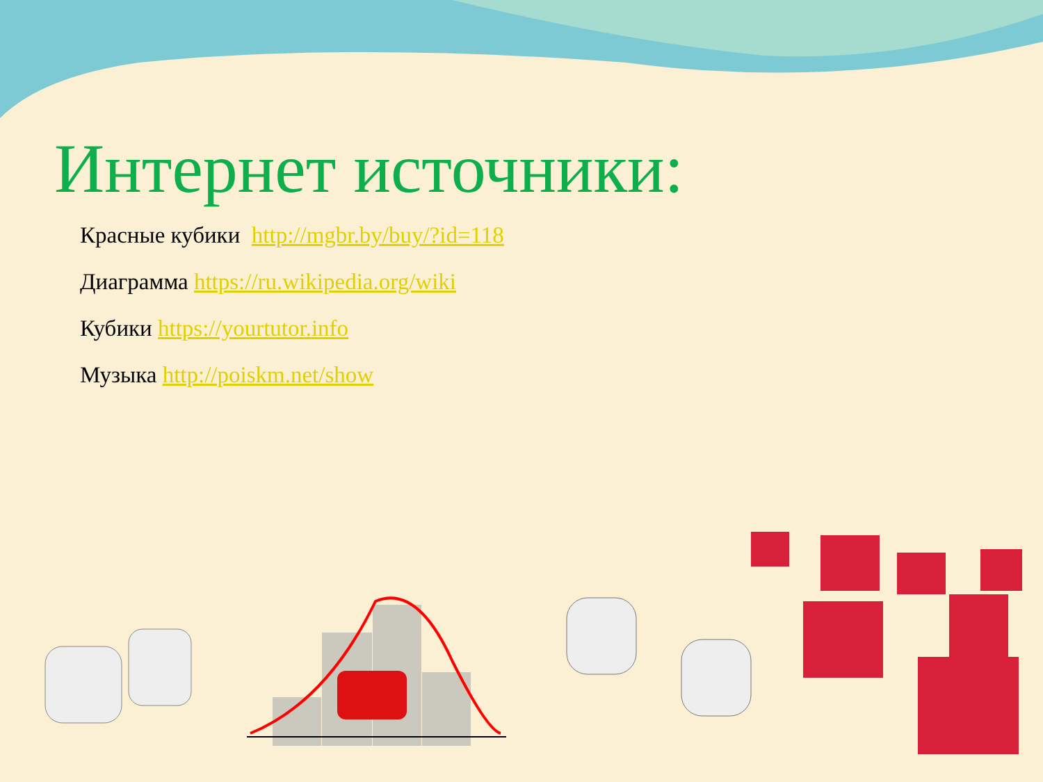Интернет источники:
Красные кубики http://mgbr.by/buy/?id=118
Диаграмма https://ru.wikipedia.org/wiki
Кубики https://yourtutor.info
Музыка http://poiskm.net/show